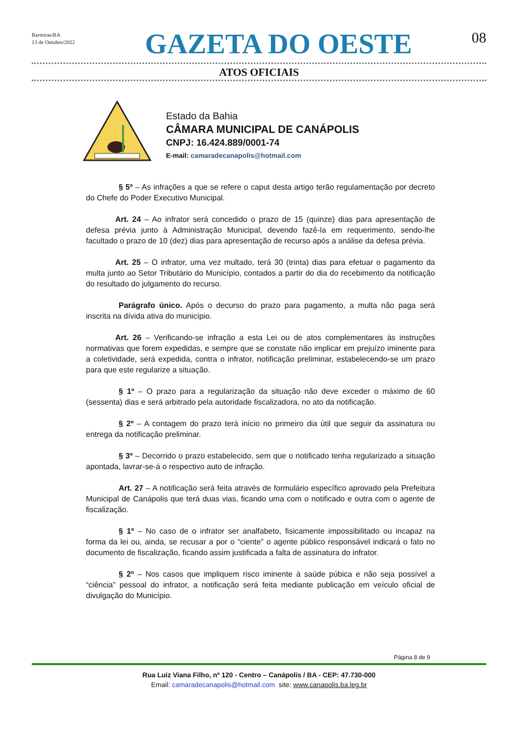Barreiras/BA
13 de Outubro/2022
GAZETA DO OESTE
08
ATOS OFICIAIS
Estado da Bahia
CÂMARA MUNICIPAL DE CANÁPOLIS
CNPJ: 16.424.889/0001-74
E-mail: camaradecanapolis@hotmail.com
§ 5º – As infrações a que se refere o caput desta artigo terão regulamentação por decreto do Chefe do Poder Executivo Municipal.
Art. 24 – Ao infrator será concedido o prazo de 15 (quinze) dias para apresentação de defesa prévia junto à Administração Municipal, devendo fazê-la em requerimento, sendo-lhe facultado o prazo de 10 (dez) dias para apresentação de recurso após a análise da defesa prévia.
Art. 25 – O infrator, uma vez multado, terá 30 (trinta) dias para efetuar o pagamento da multa junto ao Setor Tributário do Município, contados a partir do dia do recebimento da notificação do resultado do julgamento do recurso.
Parágrafo único. Após o decurso do prazo para pagamento, a multa não paga será inscrita na dívida ativa do município.
Art. 26 – Verificando-se infração a esta Lei ou de atos complementares às instruções normativas que forem expedidas, e sempre que se constate não implicar em prejuízo iminente para a coletividade, será expedida, contra o infrator, notificação preliminar, estabelecendo-se um prazo para que este regularize a situação.
§ 1º – O prazo para a regularização da situação não deve exceder o máximo de 60 (sessenta) dias e será arbitrado pela autoridade fiscalizadora, no ato da notificação.
§ 2º – A contagem do prazo terá início no primeiro dia útil que seguir da assinatura ou entrega da notificação preliminar.
§ 3º – Decorrido o prazo estabelecido, sem que o notificado tenha regularizado a situação apontada, lavrar-se-á o respectivo auto de infração.
Art. 27 – A notificação será feita através de formulário específico aprovado pela Prefeitura Municipal de Canápolis que terá duas vias, ficando uma com o notificado e outra com o agente de fiscalização.
§ 1º – No caso de o infrator ser analfabeto, fisicamente impossibilitado ou incapaz na forma da lei ou, ainda, se recusar a por o “ciente” o agente público responsável indicará o fato no documento de fiscalização, ficando assim justificada a falta de assinatura do infrator.
§ 2º – Nos casos que impliquem risco iminente à saúde púbica e não seja possível a “ciência” pessoal do infrator, a notificação será feita mediante publicação em veículo oficial de divulgação do Município.
Página 8 de 9
Rua Luiz Viana Filho, nº 120 - Centro – Canápolis / BA - CEP: 47.730-000
Email: camaradecanapolis@hotmail.com site: www.canapolis.ba.leg.br